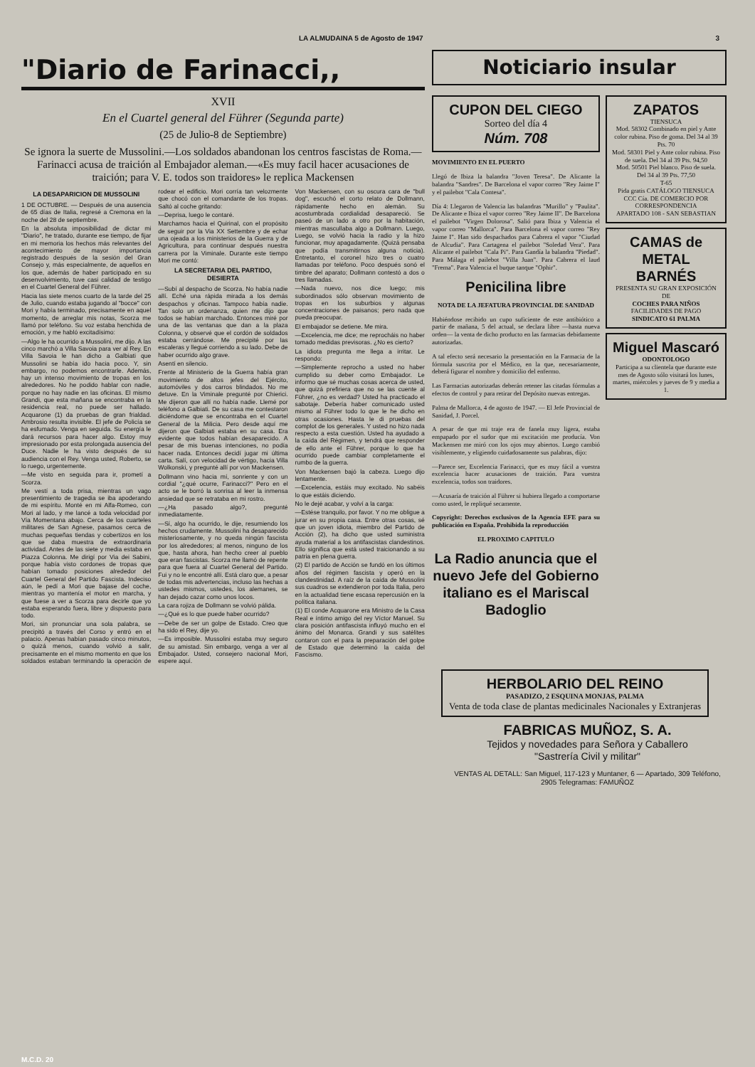LA ALMUDAINA 5 de Agosto de 1947 3
"Diario de Farinacci,,
XVII
En el Cuartel general del Führer (Segunda parte)
(25 de Julio-8 de Septiembre)
Se ignora la suerte de Mussolini.—Los soldados abandonan los centros fascistas de Roma.—Farinacci acusa de traición al Embajador aleman.—«Es muy facil hacer acusaciones de traición; para V. E. todos son traidores» le replica Mackensen
LA DESAPARICION DE MUSSOLINI
1 DE OCTUBRE. — Después de una ausencia de 65 días de Italia, regresé a Cremona en la noche del 28 de septiembre.
En la absoluta imposibilidad de dictar mi "Diario", he tratado, durante ese tiempo, de fijar en mi memoria los hechos más relevantes del acontecimiento de mayor importancia registrado después de la sesión del Gran Consejo y, más especialmente, de aquellos en los que, además de haber participado en su desenvolvimiento, tuve casi calidad de testigo en el Cuartel General del Führer.
Hacia las siete menos cuarto de la tarde del 25 de Julio, cuando estaba jugando al "bocce" con Mori y había terminado, precisamente en aquel momento, de arreglar mis notas, Scorza me llamó por teléfono. Su voz estaba henchida de emoción, y me habló excitadísimo:
—Algo le ha ocurrido a Mussolini, me dijo. A las cinco marchó a Villa Savoia para ver al Rey. En Villa Savoia le han dicho a Galbiati que Mussolini se había ido hacia poco. Y, sin embargo, no podemos encontrarle. Además, hay un intenso movimiento de tropas en los alrededores. No he podido hablar con nadie, porque no hay nadie en las oficinas. El mismo Grandi, que esta mañana se encontraba en la residencia real, no puede ser hallado. Acquarone (1) da pruebas de gran frialdad. Ambrosio resulta invisible. El jefe de Policía se ha esfumado. Venga en seguida. Su energía le dará recursos para hacer algo. Estoy muy impresionado por esta prolongada ausencia del Duce. Nadie le ha visto después de su audiencia con el Rey. Venga usted, Roberto, se lo ruego, urgentemente.
—Me visto en seguida para ir, prometí a Scorza.
Me vestí a toda prisa, mientras un vago presentimiento de tragedia se iba apoderando de mi espíritu. Monté en mi Alfa-Romeo, con Mori al lado, y me lancé a toda velocidad por Vía Momentana abajo. Cerca de los cuarteles militares de San Agnese, pasamos cerca de muchas pequeñas tiendas y cobertizos en los que se daba muestra de extraordinaria actividad. Antes de las siete y media estaba en Piazza Colonna. Me dirigí por Via dei Sabini, porque había visto cordones de tropas que habían tomado posiciones alrededor del Cuartel General del Partido Fascista. Indeciso aún, le pedí a Mori que bajase del coche, mientras yo mantenía el motor en marcha, y que fuese a ver a Scorza para decirle que yo estaba esperando fuera, libre y dispuesto para todo.
Mori, sin pronunciar una sola palabra, se precipitó a través del Corso y entró en el palacio. Apenas habían pasado cinco minutos, o quizá menos, cuando volvió a salir, precisamente en el mismo momento en que los soldados estaban terminando la operación de rodear el edificio. Mori corría tan velozmente que chocó con el comandante de los tropas. Saltó al coche gritando:
—Deprisa, luego le contaré.
Marchamos hacia el Quirinal, con el propósito de seguir por la Via XX Settembre y de echar una ojeada a los ministerios de la Guerra y de Agricultura, para continuar después nuestra carrera por la Viminale. Durante este tiempo Mori me contó:
LA SECRETARIA DEL PARTIDO, DESIERTA
—Subí al despacho de Scorza. No había nadie allí. Eché una rápida mirada a los demás despachos y oficinas. Tampoco había nadie. Tan solo un ordenanza, quien me dijo que todos se habían marchado. Entonces miré por una de las ventanas que dan a la plaza Colonna, y observé que el cordón de soldados estaba cerrándose. Me precipité por las escaleras y llegué corriendo a su lado. Debe de haber ocurrido algo grave.
Asentí en silencio.
Frente al Ministerio de la Guerra había gran movimiento de altos jefes del Ejército, automóviles y dos carros blindados. No me detuve. En la Viminale pregunté por Chierici. Me dijeron que allí no había nadie. Llemé por teléfono a Galbiati. De su casa me contestaron diciéndome que se encontraba en el Cuartel General de la Milicia. Pero desde aquí me dijeron que Galbiati estaba en su casa. Era evidente que todos habían desaparecido. A pesar de mis buenas intenciones, no podía hacer nada. Entonces decidí jugar mi última carta. Salí, con velocidad de vértigo, hacia Villa Wolkonski, y pregunté allí por von Mackensen.
Dollmann vino hacia mí, sonriente y con un cordial "¿qué ocurre, Farinacci?" Pero en el acto se le borró la sonrisa al leer la inmensa ansiedad que se retrataba en mi rostro.
—¿Ha pasado algo?, pregunté inmediatamente.
—Sí, algo ha ocurrido, le dije, resumiendo los hechos crudamente. Mussolini ha desaparecido misteriosamente, y no queda ningún fascista por los alrededores; al menos, ninguno de los que, hasta ahora, han hecho creer al pueblo que eran fascistas. Scorza me llamó de repente para que fuera al Cuartel General del Partido. Fui y no le encontré allí. Está claro que, a pesar de todas mis advertencias, incluso las hechas a ustedes mismos, ustedes, los alemanes, se han dejado cazar como unos locos.
La cara rojiza de Dollmann se volvió pálida.
—¿Qué es lo que puede haber ocurrido?
—Debe de ser un golpe de Estado. Creo que ha sido el Rey, dije yo.
—Es imposible. Mussolini estaba muy seguro de su amistad. Sin embargo, venga a ver al Embajador. Usted, consejero nacional Mori, espere aquí.
Von Mackensen, con su oscura cara de "bull dog", escuchó el corto relato de Dollmann, rápidamente hecho en alemán. Su acostumbrada cordialidad desapareció. Se paseó de un lado a otro por la habitación, mientras mascullaba algo a Dollmann. Luego, Luego, se volvió hacia la radio y la hizo funcionar, muy apagadamente. (Quizá pensaba que podía transmitirnos alguna noticia). Entretanto, el coronel hizo tres o cuatro llamadas por teléfono. Poco después sonó el timbre del aparato; Dollmann contestó a dos o tres llamadas.
—Nada nuevo, nos dice luego; mis subordinados sólo observan movimiento de tropas en los suburbios y algunas concentraciones de paisanos; pero nada que pueda preocupar.
El embajador se detiene. Me mira.
—Excelencia, me dice; me reprocháis no haber tomado medidas previsoras. ¿No es cierto?
La idiota pregunta me llega a irritar. Le respondo:
—Simplemente reprocho a usted no haber cumplido su deber como Embajador. Le informo que sé muchas cosas acerca de usted, que quizá prefiriera que no se las cuente al Führer, ¿no es verdad? Usted ha practicado el sabotaje. Debería haber comunicado usted mismo al Führer todo lo que le he dicho en otras ocasiones. Hasta le di pruebas del complot de los generales. Y usted no hizo nada respecto a esta cuestión. Usted ha ayudado a la caída del Régimen, y tendrá que responder de ello ante el Führer, porque lo que ha ocurrido puede cambiar completamente el rumbo de la guerra.
Von Mackensen bajó la cabeza. Luego dijo lentamente.
—Excelencia, estáis muy excitado. No sabéis lo que estáis diciendo.
No le dejé acabar, y volví a la carga:
—Estése tranquilo, por favor. Y no me obligue a jurar en su propia casa. Entre otras cosas, sé que un joven idiota, miembro del Partido de Acción (2), ha dicho que usted suministra ayuda material a los antifascistas clandestinos. Ello significa que está usted traicionando a su patria en plena guerra.
(2) El partido de Acción se fundó en los últimos años del régimen fascista y operó en la clandestinidad. A raíz de la caída de Mussolini sus cuadros se extendieron por toda Italia, pero en la actualidad tiene escasa repercusión en la política italiana.
(1) El conde Acquarone era Ministro de la Casa Real e íntimo amigo del rey Víctor Manuel. Su clara posición antifascista influyó mucho en el ánimo del Monarca. Grandi y sus satélites contaron con el para la preparación del golpe de Estado que determinó la caída del Fascismo.
Noticiario insular
CUPON DEL CIEGO
Sorteo del día 4
Núm. 708
MOVIMIENTO EN EL PUERTO
Llegó de Ibiza la balandra "Joven Teresa". De Alicante la balandra "Sandres". De Barcelona el vapor correo "Rey Jaime I" y el pailebot "Cala Contesa".
Día 4: Llegaron de Valencia las balandras "Murillo" y "Paulita". De Alicante e Ibiza el vapor correo "Rey Jaime II". De Barcelona el pailebot "Virgen Dolorosa". Salió para Ibiza y Valencia el vapor correo "Mallorca". Para Barcelona el vapor correo "Rey Jaime I". Han sido despachados para Cabrera el vapor "Ciudad de Alcudia". Para Cartagena el pailebot "Soledad Vera". Para Alicante el pailebot "Cala Pi". Para Gandía la balandra "Piedad". Para Málaga el pailebot "Villa Juan". Para Cabrera el laud "Frema". Para Valencia el buque tanque "Ophir".
Penicilina libre
NOTA DE LA JEFATURA PROVINCIAL DE SANIDAD
Habiéndose recibido un cupo suficiente de este antibiótico a partir de mañana, 5 del actual, se declara libre —hasta nueva orden— la venta de dicho producto en las farmacias debidamente autorizadas.
A tal efecto será necesario la presentación en la Farmacia de la fórmula suscrita por el Médico, en la que, necesariamente, deberá figurar el nombre y domicilio del enfermo.
Las Farmacias autorizadas deberán retener las citadas fórmulas a efectos de control y para retirar del Depósito nuevas entregas.
Palma de Mallorca, 4 de agosto de 1947. — El Jefe Provincial de Sanidad, J. Porcel.
A pesar de que mi traje era de fanela muy ligera, estaba empapado por el sudor que mi excitación me producía. Von Mackensen me miró con los ojos muy abiertos. Luego cambió visiblemente, y eligiendo cuidadosamente sus palabras, dijo:
—Parece ser, Excelencia Farinacci, que es muy fácil a vuestra excelencia hacer acusaciones de traición. Para vuestra excelencia, todos son traidores.
—Acusaría de traición al Führer si hubiera llegado a comportarse como usted, le repliqué secamente.
Copyright: Derechos exclusivos de la Agencia EFE para su publicación en España. Prohibida la reproducción
EL PROXIMO CAPITULO
La Radio anuncia que el nuevo Jefe del Gobierno italiano es el Mariscal Badoglio
ZAPATOS
TIENSUCA
Mod. 58302 Combinado en piel y Ante color rubina. Piso de goma. Del 34 al 39 Pts. 70
Mod. 58301 Piel y Ante color rubina. Piso de suela. Del 34 al 39 Pts. 94,50
Mod. 50501 Piel blanco. Piso de suela. Del 34 al 39 Pts. 77,50
T-65
Pida gratis CATÁLOGO TIENSUCA
CCC Cía. DE COMERCIO POR CORRESPONDENCIA
APARTADO 108 - SAN SEBASTIAN
CAMAS de METAL BARNÉS
PRESENTA SU GRAN EXPOSICIÓN DE
COCHES PARA NIÑOS
FACILIDADES DE PAGO
SINDICATO 61 PALMA
Miguel Mascaró
ODONTOLOGO
Participa a su clientela que durante este mes de Agosto sólo visitará los lunes, martes, miércoles y jueves de 9 y media a 1.
HERBOLARIO DEL REINO
PASADIZO, 2 ESQUINA MONJAS, PALMA
Venta de toda clase de plantas medicinales Nacionales y Extranjeras
FABRICAS MUÑOZ, S. A.
Tejidos y novedades para Señora y Caballero
"Sastrería Civil y militar"
VENTAS AL DETALL: San Miguel, 117-123 y Muntaner, 6 — Apartado, 309 Teléfono, 2905 Telegramas: FAMUÑOZ
M.C.D. 20